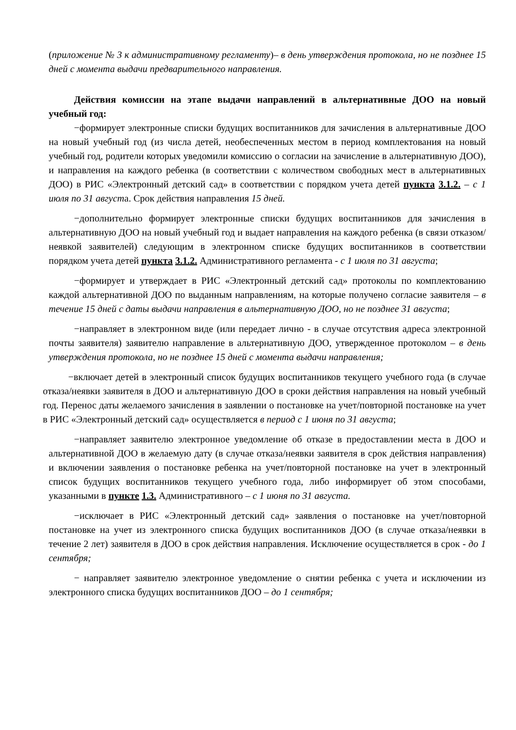(приложение № 3 к административному регламенту)– в день утверждения протокола, но не позднее 15 дней с момента выдачи предварительного направления.
Действия комиссии на этапе выдачи направлений в альтернативные ДОО на новый учебный год:
−формирует электронные списки будущих воспитанников для зачисления в альтернативные ДОО на новый учебный год (из числа детей, необеспеченных местом в период комплектования на новый учебный год, родители которых уведомили комиссию о согласии на зачисление в альтернативную ДОО), и направления на каждого ребенка (в соответствии с количеством свободных мест в альтернативных ДОО) в РИС «Электронный детский сад» в соответствии с порядком учета детей пункта 3.1.2. – с 1 июля по 31 августа. Срок действия направления 15 дней.
−дополнительно формирует электронные списки будущих воспитанников для зачисления в альтернативную ДОО на новый учебный год и выдает направления на каждого ребенка (в связи отказом/неявкой заявителей) следующим в электронном списке будущих воспитанников в соответствии порядком учета детей пункта 3.1.2. Административного регламента - с 1 июля по 31 августа;
−формирует и утверждает в РИС «Электронный детский сад» протоколы по комплектованию каждой альтернативной ДОО по выданным направлениям, на которые получено согласие заявителя – в течение 15 дней с даты выдачи направления в альтернативную ДОО, но не позднее 31 августа;
−направляет в электронном виде (или передает лично - в случае отсутствия адреса электронной почты заявителя) заявителю направление в альтернативную ДОО, утвержденное протоколом – в день утверждения протокола, но не позднее 15 дней с момента выдачи направления;
−включает детей в электронный список будущих воспитанников текущего учебного года (в случае отказа/неявки заявителя в ДОО и альтернативную ДОО в сроки действия направления на новый учебный год. Перенос даты желаемого зачисления в заявлении о постановке на учет/повторной постановке на учет в РИС «Электронный детский сад» осуществляется в период с 1 июня по 31 августа;
−направляет заявителю электронное уведомление об отказе в предоставлении места в ДОО и альтернативной ДОО в желаемую дату (в случае отказа/неявки заявителя в срок действия направления) и включении заявления о постановке ребенка на учет/повторной постановке на учет в электронный список будущих воспитанников текущего учебного года, либо информирует об этом способами, указанными в пункте 1.3. Административного – с 1 июня по 31 августа.
−исключает в РИС «Электронный детский сад» заявления о постановке на учет/повторной постановке на учет из электронного списка будущих воспитанников ДОО (в случае отказа/неявки в течение 2 лет) заявителя в ДОО в срок действия направления. Исключение осуществляется в срок - до 1 сентября;
− направляет заявителю электронное уведомление о снятии ребенка с учета и исключении из электронного списка будущих воспитанников ДОО – до 1 сентября;